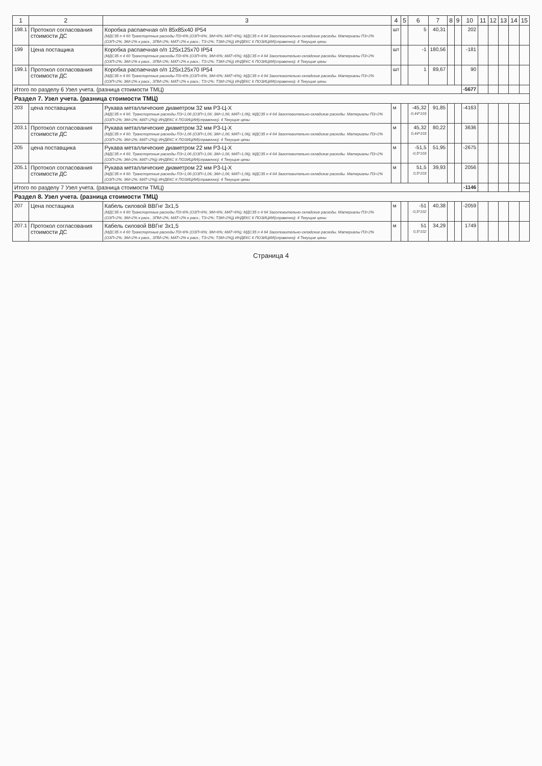| 1 | 2 | 3 | 4 | 5 | 6 | 7 | 8 | 9 | 10 | 11 | 12 | 13 | 14 | 15 |
| --- | --- | --- | --- | --- | --- | --- | --- | --- | --- | --- | --- | --- | --- | --- |
| 198.1 | Протокол согласования стоимости ДС | Коробка распаечная о/п 85x85x40 IP54 (МДС35 п 4 60 Транспортные расходы ПЗ=6% (ОЗП=6%; ЭМ=6%; МАТ=6%); МДС35 п 4 64 Заготовительно-складские расходы. Материалы ПЗ=2% (ОЗП=2%; ЭМ=2% к расх., ЗПМ=2%; МАТ=2% к расх.; ТЗ=2%; ТЗМ=2%)) ИНДЕКС К ПОЗИЦИИ(справочно): 4 Текущие цены | шт | | 5 | 40,31 | | | 202 | | | | | |
| 199 | Цена постащика | Коробка распаечная о/п 125x125x70 IP54 (МДС35 п 4 60 Транспортные расходы ПЗ=6% (ОЗП=6%; ЭМ=6%; МАТ=6%); МДС35 п 4 64 Заготовительно-складские расходы. Материалы ПЗ=2% (ОЗП=2%; ЭМ=2% к расх., ЗПМ=2%; МАТ=2% к расх.; ТЗ=2%; ТЗМ=2%)) ИНДЕКС К ПОЗИЦИИ(справочно): 4 Текущие цены | шт | | -1 | 180,56 | | | -181 | | | | | |
| 199.1 | Протокол согласования стоимости ДС | Коробка распаечная о/п 125x125x70 IP54 (МДС35 п 4 60 Транспортные расходы ПЗ=6% (ОЗП=6%; ЭМ=6%; МАТ=6%); МДС35 п 4 64 Заготовительно-складские расходы. Материалы ПЗ=2% (ОЗП=2%; ЭМ=2% к расх., ЗПМ=2%; МАТ=2% к расх.; ТЗ=2%; ТЗМ=2%)) ИНДЕКС К ПОЗИЦИИ(справочно): 4 Текущие цены | шт | | 1 | 89,67 | | | 90 | | | | | |
| Итого по разделу 6 Узел учета. (разница стоимости ТМЦ) | | | | | | | | | -5677 | | | | | |
| Раздел 7. Узел учета. (разница стоимости ТМЦ) | | | | | | | | | | | | | | |
| 203 | цена поставщика | Рукава металлические диаметром 32 мм Р3-Ц-Х (МДС35 п 4 60. Транспортные расходы ПЗ=1,06 (ОЗП=1,06; ЭМ=1,06; МАТ=1,06); МДС35 п 4 64 Заготовительно-складские расходы. Материалы ПЗ=2% (ОЗП=2%; ЭМ=2%; МАТ=2%)) ИНДЕКС К ПОЗИЦИИ(справочно): 4 Текущие цены | м | | -45,32 -0,44*103 | 91,85 | | | -4163 | | | | | |
| 203.1 | Протокол согласования стоимости ДС | Рукава металлические диаметром 32 мм Р3-Ц-Х (МДС35 п 4 60. Транспортные расходы ПЗ=1,06 (ОЗП=1,06; ЭМ=1,06; МАТ=1,06); МДС35 п 4 64 Заготовительно-складские расходы. Материалы ПЗ=2% (ОЗП=2%; ЭМ=2%; МАТ=2%)) ИНДЕКС К ПОЗИЦИИ(справочно): 4 Текущие цены | м | | 45,32 0,44*103 | 80,22 | | | 3636 | | | | | |
| 205 | цена поставщика | Рукава металлические диаметром 22 мм Р3-Ц-Х (МДС35 п 4 60. Транспортные расходы ПЗ=1,06 (ОЗП=1,06; ЭМ=1,06; МАТ=1,06); МДС35 п 4 64 Заготовительно-складские расходы. Материалы ПЗ=2% (ОЗП=2%; ЭМ=2%; МАТ=2%)) ИНДЕКС К ПОЗИЦИИ(справочно): 4 Текущие цены | м | | -51,5 -0,5*103 | 51,95 | | | -2675 | | | | | |
| 205.1 | Протокол согласования стоимости ДС | Рукава металлические диаметром 22 мм Р3-Ц-Х (МДС35 п 4 60. Транспортные расходы ПЗ=1,06 (ОЗП=1,06; ЭМ=1,06; МАТ=1,06); МДС35 п 4 64 Заготовительно-складские расходы. Материалы ПЗ=2% (ОЗП=2%; ЭМ=2%; МАТ=2%)) ИНДЕКС К ПОЗИЦИИ(справочно): 4 Текущие цены | м | | 51,5 0,5*103 | 39,93 | | | 2056 | | | | | |
| Итого по разделу 7 Узел учета. (разница стоимости ТМЦ) | | | | | | | | | -1146 | | | | | |
| Раздел 8. Узел учета. (разница стоимости ТМЦ) | | | | | | | | | | | | | | |
| 207 | Цена постащика | Кабель силовой ВВГнг 3х1,5 (МДС35 п 4 60 Транспортные расходы ПЗ=6% (ОЗП=6%; ЭМ=6%; МАТ=6%); МДС35 п 4 64 Заготовительно-складские расходы. Материалы ПЗ=2% (ОЗП=2%; ЭМ=2% к расх., ЗПМ=2%; МАТ=2% к расх.; ТЗ=2%; ТЗМ=2%)) ИНДЕКС К ПОЗИЦИИ(справочно): 4 Текущие цены | м | | -51 -0,5*102 | 40,38 | | | -2059 | | | | | |
| 207.1 | Протокол согласования стоимости ДС | Кабель силовой ВВГнг 3х1,5 (МДС35 п 4 60 Транспортные расходы ПЗ=6% (ОЗП=6%; ЭМ=6%; МАТ=6%); МДС35 п 4 64 Заготовительно-складские расходы. Материалы ПЗ=2% (ОЗП=2%; ЭМ=2% к расх., ЗПМ=2%; МАТ=2% к расх.; ТЗ=2%; ТЗМ=2%)) ИНДЕКС К ПОЗИЦИИ(справочно): 4 Текущие цены | м | | 51 0,5*102 | 34,29 | | | 1749 | | | | | |
Страница 4